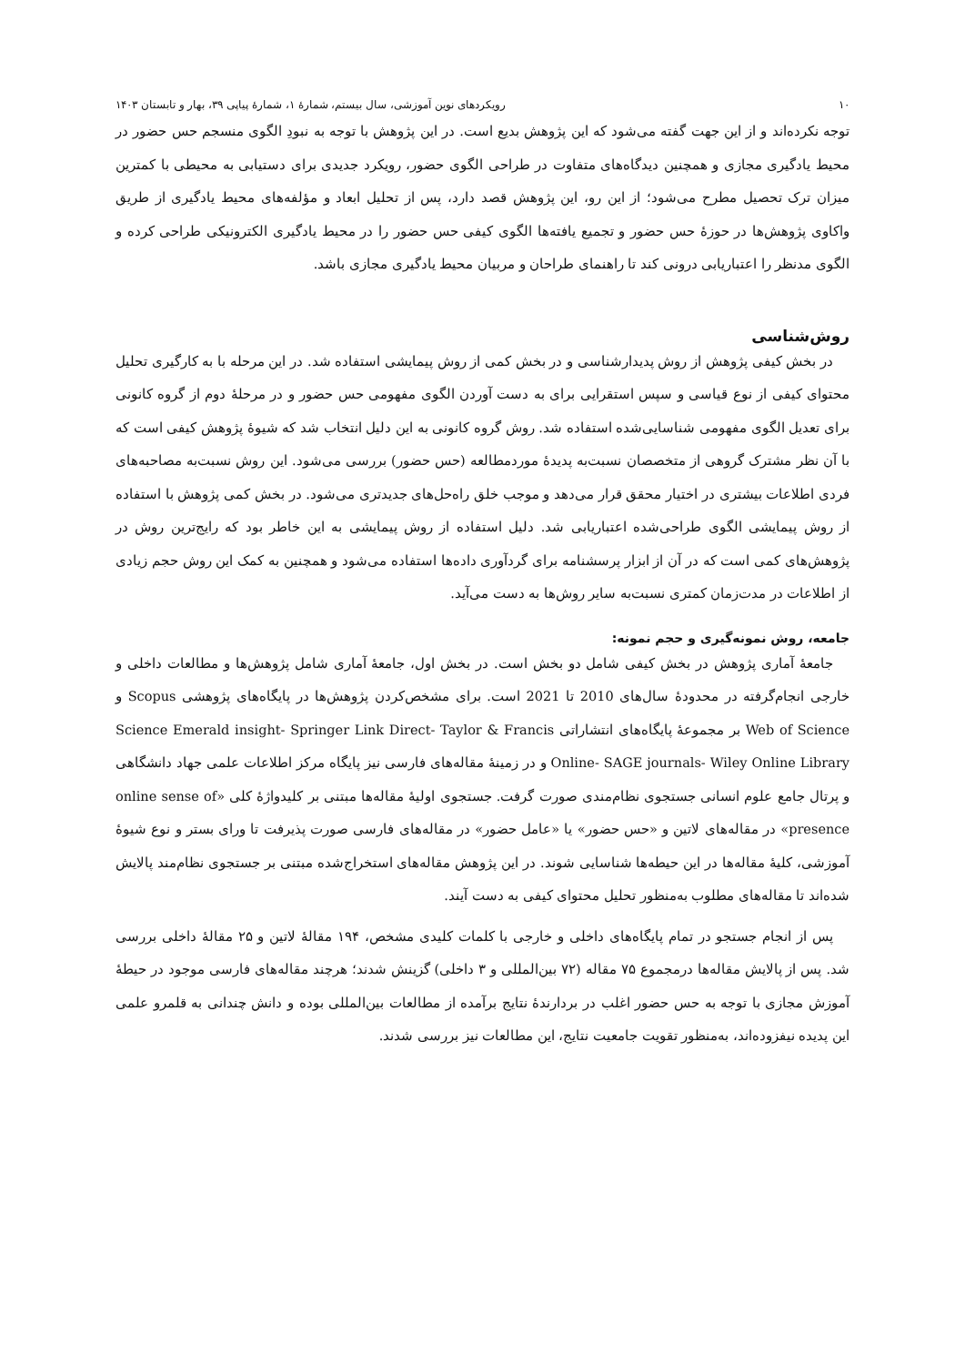۱۰ رویکردهای نوین آموزشی، سال بیستم، شمارهٔ ۱، شمارهٔ پیاپی ۳۹، بهار و تابستان ۱۴۰۳
توجه نکرده‌اند و از این جهت گفته می‌شود که این پژوهش بدیع است. در این پژوهش با توجه به نبودِ الگوی منسجم حس حضور در محیط یادگیری مجازی و همچنین دیدگاه‌های متفاوت در طراحی الگوی حضور، رویکرد جدیدی برای دستیابی به محیطی با کمترین میزان ترک تحصیل مطرح می‌شود؛ از این رو، این پژوهش قصد دارد، پس از تحلیل ابعاد و مؤلفه‌های محیط یادگیری از طریق واکاوی پژوهش‌ها در حوزهٔ حس حضور و تجمیع یافته‌ها الگوی کیفی حس حضور را در محیط یادگیری الکترونیکی طراحی کرده و الگوی مدنظر را اعتباریابی درونی کند تا راهنمای طراحان و مربیان محیط یادگیری مجازی باشد.
روش‌شناسی
در بخش کیفی پژوهش از روش پدیدارشناسی و در بخش کمی از روش پیمایشی استفاده شد. در این مرحله با به کارگیری تحلیل محتوای کیفی از نوع قیاسی و سپس استقرایی برای به دست آوردن الگوی مفهومی حس حضور و در مرحلهٔ دوم از گروه کانونی برای تعدیل الگوی مفهومی شناسایی‌شده استفاده شد. روش گروه کانونی به این دلیل انتخاب شد که شیوهٔ پژوهش کیفی است که با آن نظر مشترک گروهی از متخصصان نسبت‌به پدیدهٔ موردمطالعه (حس حضور) بررسی می‌شود. این روش نسبت‌به مصاحبه‌های فردی اطلاعات بیشتری در اختیار محقق قرار می‌دهد و موجب خلق راه‌حل‌های جدیدتری می‌شود. در بخش کمی پژوهش با استفاده از روش پیمایشی الگوی طراحی‌شده اعتباریابی شد. دلیل استفاده از روش پیمایشی به این خاطر بود که رایج‌ترین روش در پژوهش‌های کمی است که در آن از ابزار پرسشنامه برای گردآوری داده‌ها استفاده می‌شود و همچنین به کمک این روش حجم زیادی از اطلاعات در مدت‌زمان کمتری نسبت‌به سایر روش‌ها به دست می‌آید.
جامعه، روش نمونه‌گیری و حجم نمونه:
جامعهٔ آماری پژوهش در بخش کیفی شامل دو بخش است. در بخش اول، جامعهٔ آماری شامل پژوهش‌ها و مطالعات داخلی و خارجی انجام‌گرفته در محدودهٔ سال‌های 2010 تا 2021 است. برای مشخص‌کردن پژوهش‌ها در پایگاه‌های پژوهشی Scopus و Web of Science بر مجموعهٔ پایگاه‌های انتشاراتی Science Emerald insight- Springer Link Direct- Taylor & Francis Online- SAGE journals- Wiley Online Library و در زمینهٔ مقاله‌های فارسی نیز پایگاه مرکز اطلاعات علمی جهاد دانشگاهی و پرتال جامع علوم انسانی جستجوی نظام‌مندی صورت گرفت. جستجوی اولیهٔ مقاله‌ها مبتنی بر کلیدواژهٔ کلی «online sense of presence» در مقاله‌های لاتین و «حس حضور» یا «عامل حضور» در مقاله‌های فارسی صورت پذیرفت تا ورای بستر و نوع شیوهٔ آموزشی، کلیهٔ مقاله‌ها در این حیطه‌ها شناسایی شوند. در این پژوهش مقاله‌های استخراج‌شده مبتنی بر جستجوی نظام‌مند پالایش شده‌اند تا مقاله‌های مطلوب به‌منظور تحلیل محتوای کیفی به دست آیند.
پس از انجام جستجو در تمام پایگاه‌های داخلی و خارجی با کلمات کلیدی مشخص، ۱۹۴ مقالهٔ لاتین و ۲۵ مقالهٔ داخلی بررسی شد. پس از پالایش مقاله‌ها درمجموع ۷۵ مقاله (۷۲ بین‌المللی و ۳ داخلی) گزینش شدند؛ هرچند مقاله‌های فارسی موجود در حیطهٔ آموزش مجازی با توجه به حس حضور اغلب در بردارندهٔ نتایج برآمده از مطالعات بین‌المللی بوده و دانش چندانی به قلمرو علمی این پدیده نیفزوده‌اند، به‌منظور تقویت جامعیت نتایج، این مطالعات نیز بررسی شدند.